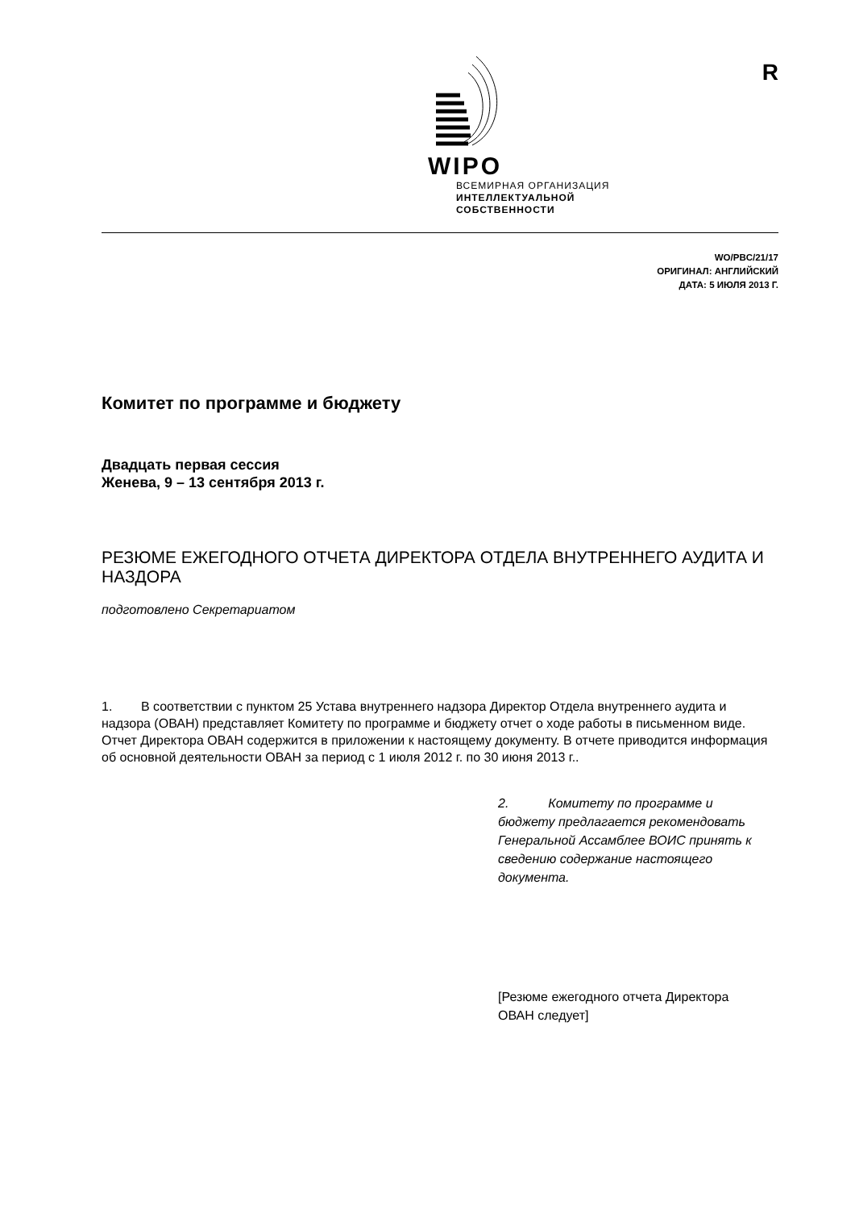WIPO
ВСЕМИРНАЯ ОРГАНИЗАЦИЯ
ИНТЕЛЛЕКТУАЛЬНОЙ
СОБСТВЕННОСТИ
R
WO/PBC/21/17
ОРИГИНАЛ: АНГЛИЙСКИЙ
ДАТА: 5 ИЮЛЯ 2013 Г.
Комитет по программе и бюджету
Двадцать первая сессия
Женева, 9 – 13 сентября 2013 г.
РЕЗЮМЕ ЕЖЕГОДНОГО ОТЧЕТА ДИРЕКТОРА ОТДЕЛА ВНУТРЕННЕГО АУДИТА И НАЗДОРА
подготовлено Секретариатом
1. В соответствии с пунктом 25 Устава внутреннего надзора Директор Отдела внутреннего аудита и надзора (ОВАН) представляет Комитету по программе и бюджету отчет о ходе работы в письменном виде. Отчет Директора ОВАН содержится в приложении к настоящему документу. В отчете приводится информация об основной деятельности ОВАН за период с 1 июля 2012 г. по 30 июня 2013 г..
2. Комитету по программе и бюджету предлагается рекомендовать Генеральной Ассамблее ВОИС принять к сведению содержание настоящего документа.
[Резюме ежегодного отчета Директора ОВАН следует]